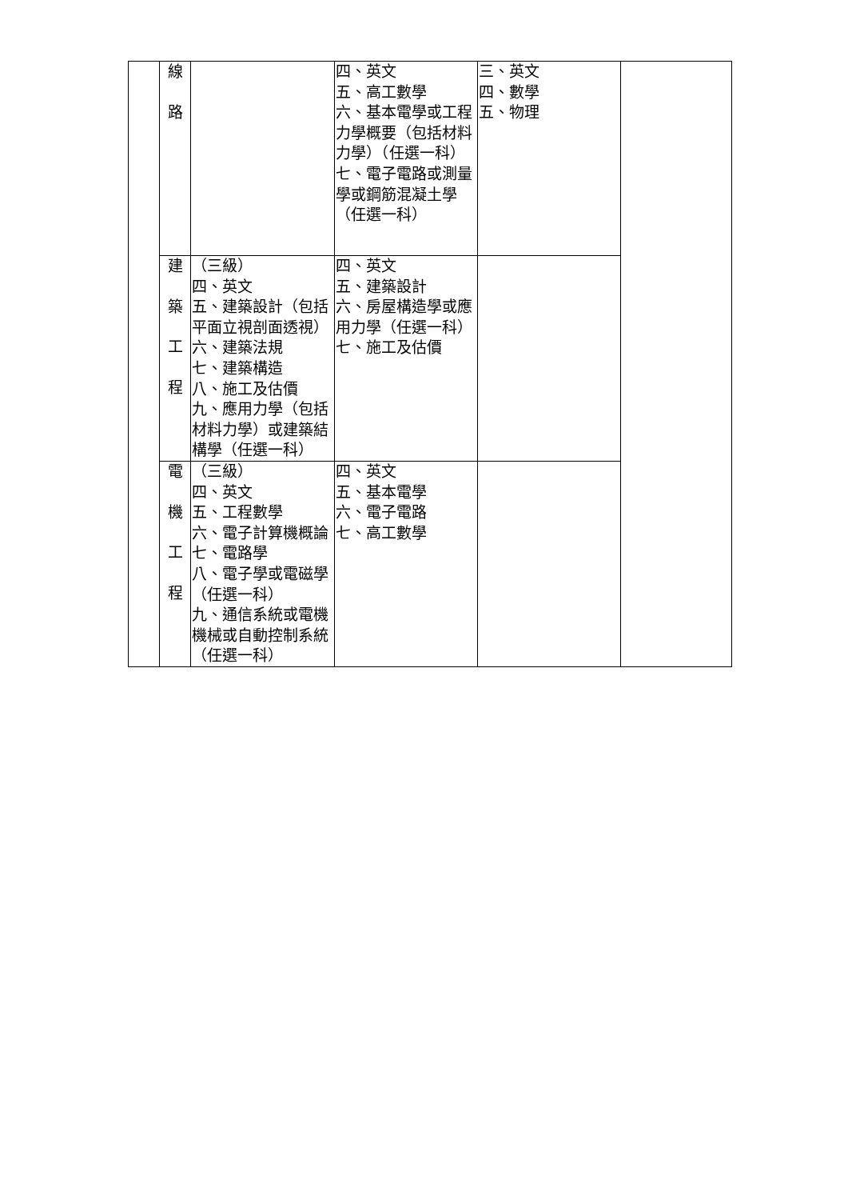| | 線 路 | | 四、英文 五、高工數學 六、基本電學或工程力學概要（包括材料力學）（任選一科） 七、電子電路或測量學或鋼筋混凝土學（任選一科） | 三、英文 四、數學 五、物理 | |
| | 建 築 工 程 | （三級） 四、英文 五、建築設計（包括平面立視剖面透視） 六、建築法規 七、建築構造 八、施工及估價 九、應用力學（包括材料力學）或建築結構學（任選一科） | 四、英文 五、建築設計 六、房屋構造學或應用力學（任選一科） 七、施工及估價 | | |
| | 電 機 工 程 | （三級） 四、英文 五、工程數學 六、電子計算機概論 七、電路學 八、電子學或電磁學（任選一科） 九、通信系統或電機機械或自動控制系統（任選一科） | 四、英文 五、基本電學 六、電子電路 七、高工數學 | | |